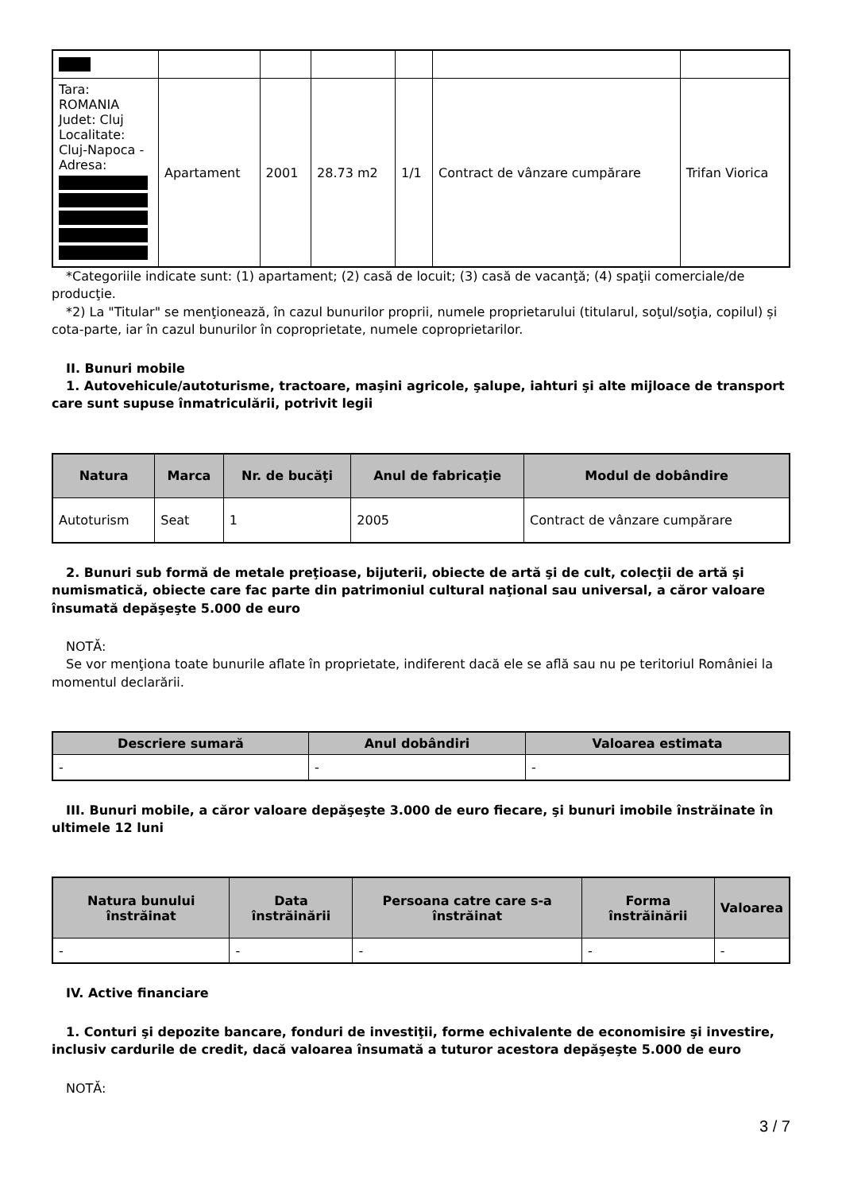| Tara: ROMANIA Judet: Cluj Localitate: Cluj-Napoca - Adresa: | Apartament | 2001 | 28.73 m2 | 1/1 | Contract de vânzare cumpărare | Trifan Viorica |
*Categoriile indicate sunt: (1) apartament; (2) casă de locuit; (3) casă de vacanţă; (4) spaţii comerciale/de producţie.
*2) La "Titular" se menţionează, în cazul bunurilor proprii, numele proprietarului (titularul, soţul/soţia, copilul) și cota-parte, iar în cazul bunurilor în coproprietate, numele coproprietarilor.
II. Bunuri mobile
1. Autovehicule/autoturisme, tractoare, maşini agricole, şalupe, iahturi şi alte mijloace de transport care sunt supuse înmatriculării, potrivit legii
| Natura | Marca | Nr. de bucăţi | Anul de fabricaţie | Modul de dobândire |
| --- | --- | --- | --- | --- |
| Autoturism | Seat | 1 | 2005 | Contract de vânzare cumpărare |
2. Bunuri sub formă de metale preţioase, bijuterii, obiecte de artă şi de cult, colecţii de artă şi numismatică, obiecte care fac parte din patrimoniul cultural naţional sau universal, a căror valoare însumată depăşeşte 5.000 de euro
NOTĂ:
Se vor menţiona toate bunurile aflate în proprietate, indiferent dacă ele se află sau nu pe teritoriul României la momentul declarării.
| Descriere sumară | Anul dobândiri | Valoarea estimata |
| --- | --- | --- |
| - | - | - |
III. Bunuri mobile, a căror valoare depăşeşte 3.000 de euro fiecare, şi bunuri imobile înstrăinate în ultimele 12 luni
| Natura bunului înstrăinat | Data înstrăinării | Persoana catre care s-a înstrăinat | Forma înstrăinării | Valoarea |
| --- | --- | --- | --- | --- |
| - | - | - | - | - |
IV. Active financiare
1. Conturi şi depozite bancare, fonduri de investiţii, forme echivalente de economisire şi investire, inclusiv cardurile de credit, dacă valoarea însumată a tuturor acestora depăşeşte 5.000 de euro
NOTĂ:
3 / 7